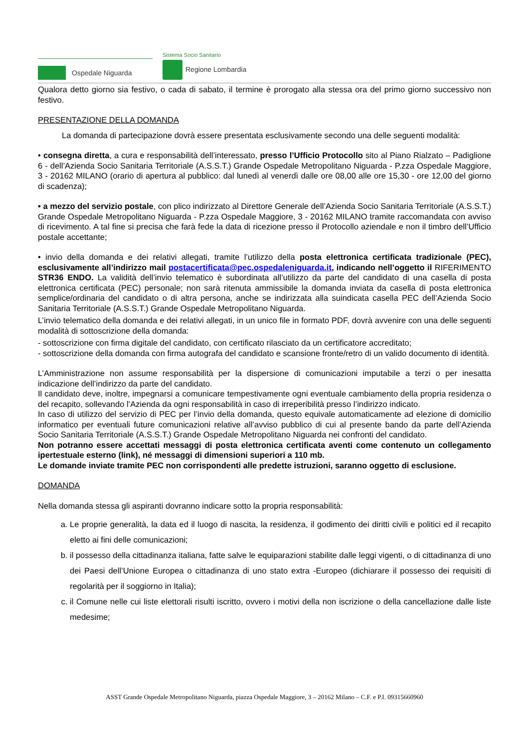Ospedale Niguarda
Sistema Socio Sanitario
Regione Lombardia
Qualora detto giorno sia festivo, o cada di sabato, il termine è prorogato alla stessa ora del primo giorno successivo non festivo.
PRESENTAZIONE DELLA DOMANDA
La domanda di partecipazione dovrà essere presentata esclusivamente secondo una delle seguenti modalità:
• consegna diretta, a cura e responsabilità dell’interessato, presso l’Ufficio Protocollo sito al Piano Rialzato – Padiglione 6 - dell’Azienda Socio Sanitaria Territoriale (A.S.S.T.) Grande Ospedale Metropolitano Niguarda - P.zza Ospedale Maggiore, 3 - 20162 MILANO (orario di apertura al pubblico: dal lunedì al venerdì dalle ore 08,00 alle ore 15,30 - ore 12,00 del giorno di scadenza);
• a mezzo del servizio postale, con plico indirizzato al Direttore Generale dell’Azienda Socio Sanitaria Territoriale (A.S.S.T.) Grande Ospedale Metropolitano Niguarda - P.zza Ospedale Maggiore, 3 - 20162 MILANO tramite raccomandata con avviso di ricevimento. A tal fine si precisa che farà fede la data di ricezione presso il Protocollo aziendale e non il timbro dell’Ufficio postale accettante;
• invio della domanda e dei relativi allegati, tramite l’utilizzo della posta elettronica certificata tradizionale (PEC), esclusivamente all’indirizzo mail postacertificata@pec.ospedaleniguarda.it, indicando nell’oggetto il RIFERIMENTO STR36 ENDO. La validità dell’invio telematico è subordinata all’utilizzo da parte del candidato di una casella di posta elettronica certificata (PEC) personale; non sarà ritenuta ammissibile la domanda inviata da casella di posta elettronica semplice/ordinaria del candidato o di altra persona, anche se indirizzata alla suindicata casella PEC dell’Azienda Socio Sanitaria Territoriale (A.S.S.T.) Grande Ospedale Metropolitano Niguarda.
L’invio telematico della domanda e dei relativi allegati, in un unico file in formato PDF, dovrà avvenire con una delle seguenti modalità di sottoscrizione della domanda:
- sottoscrizione con firma digitale del candidato, con certificato rilasciato da un certificatore accreditato;
- sottoscrizione della domanda con firma autografa del candidato e scansione fronte/retro di un valido documento di identità.
L’Amministrazione non assume responsabilità per la dispersione di comunicazioni imputabile a terzi o per inesatta indicazione dell’indirizzo da parte del candidato.
Il candidato deve, inoltre, impegnarsi a comunicare tempestivamente ogni eventuale cambiamento della propria residenza o del recapito, sollevando l’Azienda da ogni responsabilità in caso di irreperibilità presso l’indirizzo indicato.
In caso di utilizzo del servizio di PEC per l’invio della domanda, questo equivale automaticamente ad elezione di domicilio informatico per eventuali future comunicazioni relative all’avviso pubblico di cui al presente bando da parte dell’Azienda Socio Sanitaria Territoriale (A.S.S.T.) Grande Ospedale Metropolitano Niguarda nei confronti del candidato.
Non potranno essere accettati messaggi di posta elettronica certificata aventi come contenuto un collegamento ipertestuale esterno (link), né messaggi di dimensioni superiori a 110 mb.
Le domande inviate tramite PEC non corrispondenti alle predette istruzioni, saranno oggetto di esclusione.
DOMANDA
Nella domanda stessa gli aspiranti dovranno indicare sotto la propria responsabilità:
a. Le proprie generalità, la data ed il luogo di nascita, la residenza, il godimento dei diritti civili e politici ed il recapito eletto ai fini delle comunicazioni;
b. il possesso della cittadinanza italiana, fatte salve le equiparazioni stabilite dalle leggi vigenti, o di cittadinanza di uno dei Paesi dell’Unione Europea o cittadinanza di uno stato extra -Europeo (dichiarare il possesso dei requisiti di regolarità per il soggiorno in Italia);
c. il Comune nelle cui liste elettorali risulti iscritto, ovvero i motivi della non iscrizione o della cancellazione dalle liste medesime;
ASST Grande Ospedale Metropolitano Niguarda, piazza Ospedale Maggiore, 3 – 20162 Milano – C.F. e P.I. 09315660960